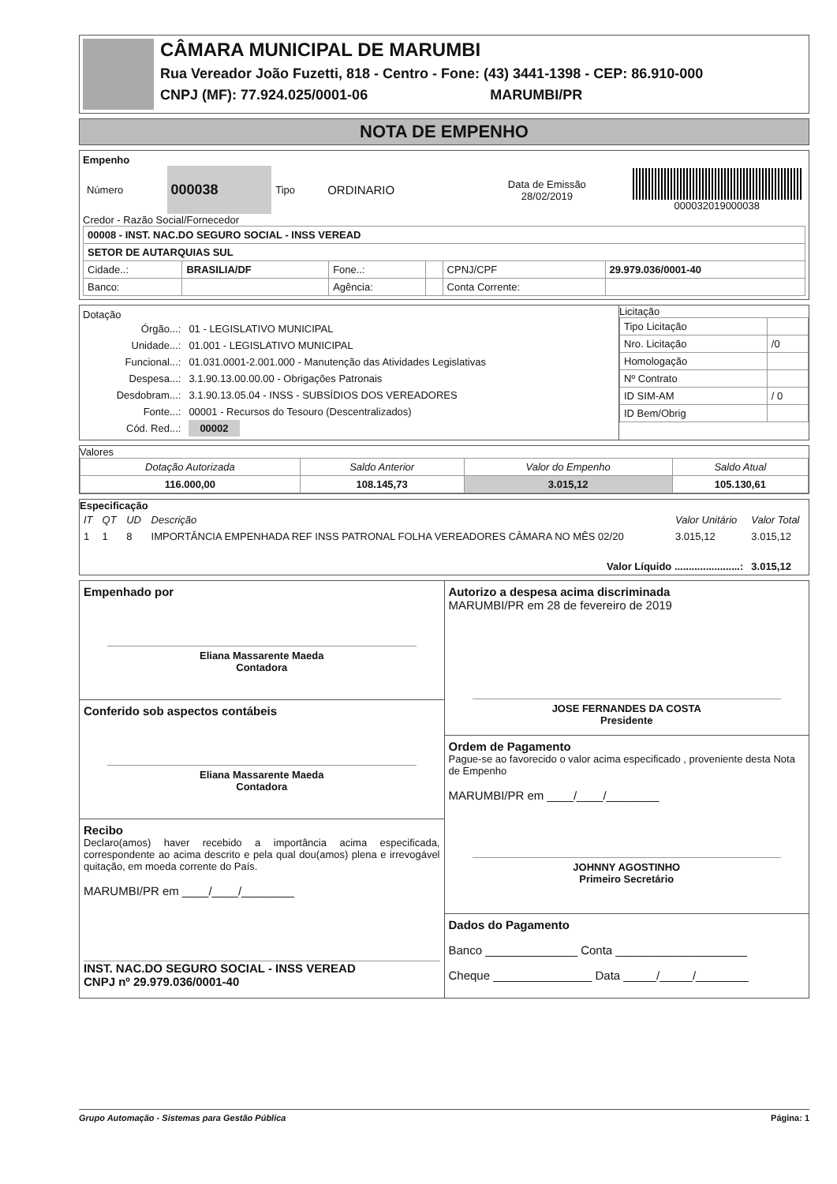CÂMARA MUNICIPAL DE MARUMBI
Rua Vereador João Fuzetti, 818 - Centro - Fone: (43) 3441-1398 - CEP: 86.910-000
CNPJ (MF): 77.924.025/0001-06 MARUMBI/PR
NOTA DE EMPENHO
Empenho
| Número | 000038 | Tipo | ORDINARIO | Data de Emissão 28/02/2019 | 000032019000038 |
Credor - Razão Social/Fornecedor
| 00008 - INST. NAC.DO SEGURO SOCIAL - INSS VEREAD | | | | | |
| SETOR DE AUTARQUIAS SUL | | | | | |
| Cidade..: | BRASILIA/DF | Fone..: | | CPNJ/CPF | 29.979.036/0001-40 |
| Banco: | | Agência: | | Conta Corrente: | |
Dotação
| Órgão...: | 01 - LEGISLATIVO MUNICIPAL |
| Unidade...: | 01.001 - LEGISLATIVO MUNICIPAL |
| Funcional...: | 01.031.0001-2.001.000 - Manutenção das Atividades Legislativas |
| Despesa...: | 3.1.90.13.00.00.00 - Obrigações Patronais |
| Desdobram...: | 3.1.90.13.05.04 - INSS - SUBSÍDIOS DOS VEREADORES |
| Fonte...: | 00001 - Recursos do Tesouro (Descentralizados) |
| Cód. Red...: | 00002 |
Licitação
| Tipo Licitação | |
| Nro. Licitação | /0 |
| Homologação | |
| Nº Contrato | |
| ID SIM-AM | / 0 |
| ID Bem/Obrig | |
Valores
| Dotação Autorizada | Saldo Anterior | Valor do Empenho | Saldo Atual |
| 116.000,00 | 108.145,73 | 3.015,12 | 105.130,61 |
Especificação
| IT | QT | UD | Descrição | Valor Unitário | Valor Total |
| 1 | 1 | 8 | IMPORTÂNCIA EMPENHADA REF INSS PATRONAL FOLHA VEREADORES CÂMARA NO MÊS 02/20 | 3.015,12 | 3.015,12 |
| Valor Líquido .......................: | | | | | 3.015,12 |
Empenhado por
Eliana Massarente Maeda
Contadora
Conferido sob aspectos contábeis
Eliana Massarente Maeda
Contadora
Recibo
Declaro(amos) haver recebido a importância acima especificada, correspondente ao acima descrito e pela qual dou(amos) plena e irrevogável quitação, em moeda corrente do País.
MARUMBI/PR em ____/____/________
INST. NAC.DO SEGURO SOCIAL - INSS VEREAD
CNPJ nº 29.979.036/0001-40
Autorizo a despesa acima discriminada
MARUMBI/PR em 28 de fevereiro de 2019
JOSE FERNANDES DA COSTA
Presidente
Ordem de Pagamento
Pague-se ao favorecido o valor acima especificado , proveniente desta Nota de Empenho
MARUMBI/PR em ____/____/________
JOHNNY AGOSTINHO
Primeiro Secretário
Dados do Pagamento
Banco ______________ Conta ____________________
Cheque _______________ Data _____/_____/________
Grupo Automação - Sistemas para Gestão Pública Página: 1